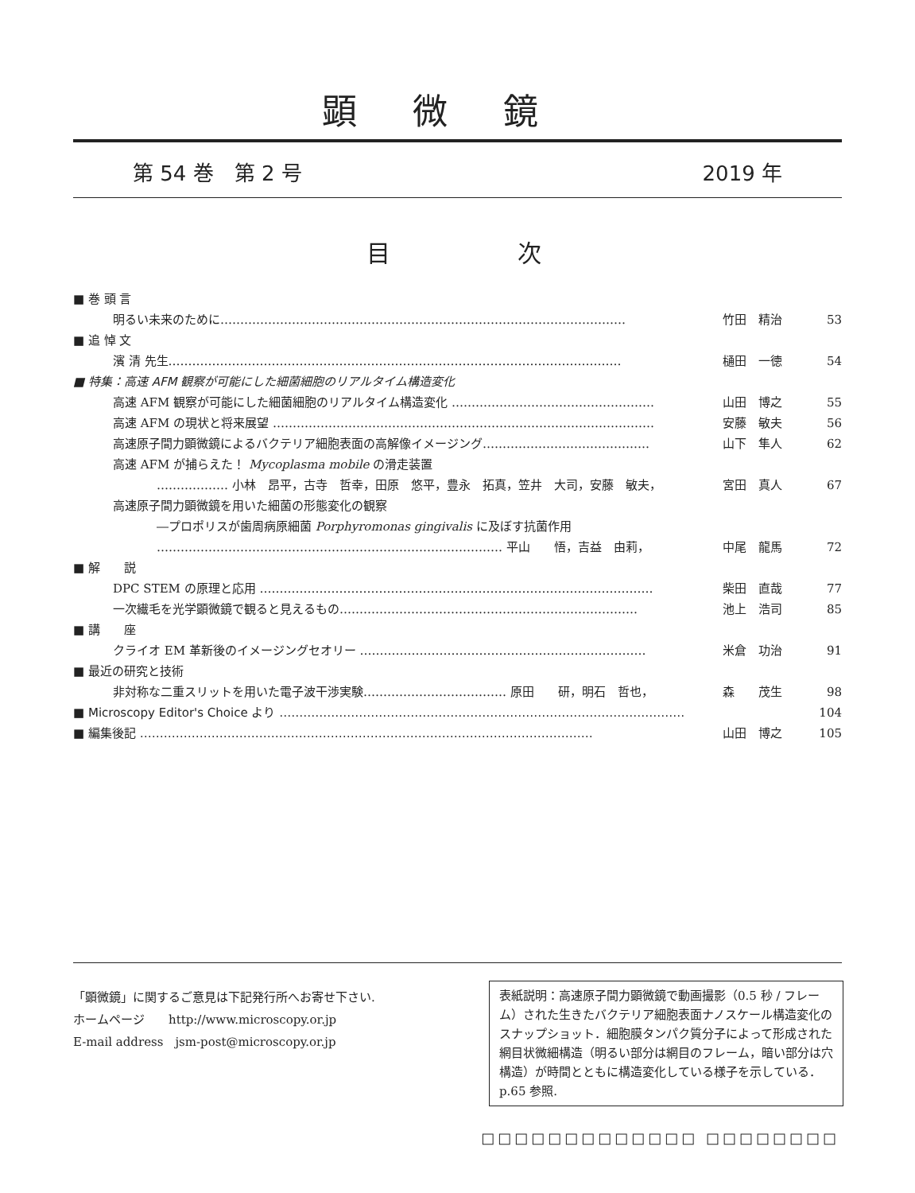顕微鏡
第 54 巻　第 2 号 2019 年
目次
■ 巻 頭 言
明るい未来のために………………………………………………………………………………………… 竹田　精治 53
■ 追 悼 文
濱 清 先生…………………………………………………………………………………………………… 樋田　一徳 54
■ 特集：高速 AFM 観察が可能にした細菌細胞のリアルタイム構造変化
高速 AFM 観察が可能にした細菌細胞のリアルタイム構造変化 …………………………………………… 山田　博之 55
高速 AFM の現状と将来展望 …………………………………………………………………………………… 安藤　敏夫 56
高速原子間力顕微鏡によるバクテリア細胞表面の高解像イメージング…………………………………… 山下　隼人 62
高速 AFM が捕らえた！ Mycoplasma mobile の滑走装置
……………… 小林　昂平，古寺　哲幸，田原　悠平，豊永　拓真，笠井　大司，安藤　敏夫， 宮田　真人 67
高速原子間力顕微鏡を用いた細菌の形態変化の観察
―プロポリスが歯周病原細菌 Porphyromonas gingivalis に及ぼす抗菌作用
…………………………………………………………………………… 平山　　悟，吉益　由莉， 中尾　龍馬 72
■ 解　　説
DPC STEM の原理と応用 ……………………………………………………………………………………… 柴田　直哉 77
一次繊毛を光学顕微鏡で観ると見えるもの………………………………………………………………… 池上　浩司 85
■ 講　　座
クライオ EM 革新後のイメージングセオリー ……………………………………………………………… 米倉　功治 91
■ 最近の研究と技術
非対称な二重スリットを用いた電子波干渉実験……………………………… 原田　　研，明石　哲也， 森　　茂生 98
■ Microscopy Editor's Choice より ………………………………………………………………………………………… 104
■ 編集後記 …………………………………………………………………………………………………… 山田　博之 105
「顕微鏡」に関するご意見は下記発行所へお寄せ下さい.
ホームページ　　http://www.microscopy.or.jp
E-mail address　jsm-post@microscopy.or.jp
表紙説明：高速原子間力顕微鏡で動画撮影（0.5 秒 / フレーム）された生きたバクテリア細胞表面ナノスケール構造変化のスナップショット．細胞膜タンパク質分子によって形成された網目状微細構造（明るい部分は網目のフレーム，暗い部分は穴構造）が時間とともに構造変化している様子を示している．p.65 参照.
□□□□□□□□□□□□□ □□□□□□□□